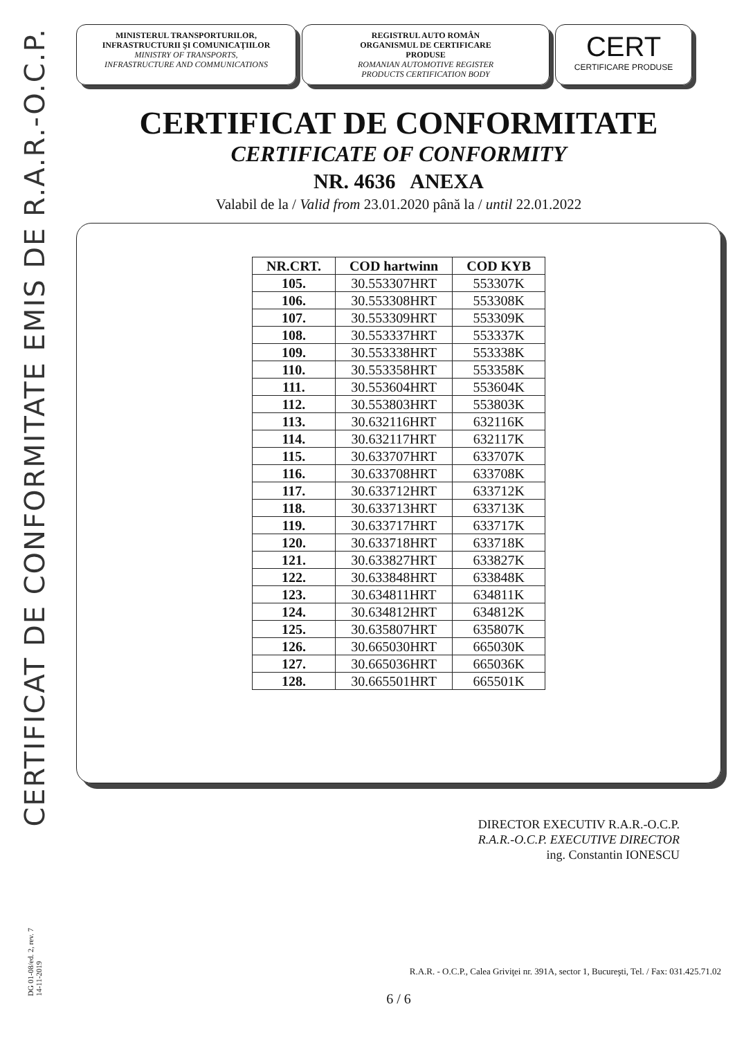CERTIFICAT DE CONFORMITATE EMIS DE R.A.R.-O.C.P.
DG 01-08/ed. 2, rev. 7
14-11-2019
MINISTERUL TRANSPORTURILOR,
INFRASTRUCTURII ŞI COMUNICAŢIILOR
MINISTRY OF TRANSPORTS,
INFRASTRUCTURE AND COMMUNICATIONS
REGISTRUL AUTO ROMÂN
ORGANISMUL DE CERTIFICARE
PRODUSE
ROMANIAN AUTOMOTIVE REGISTER
PRODUCTS CERTIFICATION BODY
CERT
CERTIFICARE PRODUSE
CERTIFICAT DE CONFORMITATE
CERTIFICATE OF CONFORMITY
NR. 4636 ANEXA
Valabil de la / Valid from 23.01.2020 până la / until 22.01.2022
| NR.CRT. | COD hartwinn | COD KYB |
| --- | --- | --- |
| 105. | 30.553307HRT | 553307K |
| 106. | 30.553308HRT | 553308K |
| 107. | 30.553309HRT | 553309K |
| 108. | 30.553337HRT | 553337K |
| 109. | 30.553338HRT | 553338K |
| 110. | 30.553358HRT | 553358K |
| 111. | 30.553604HRT | 553604K |
| 112. | 30.553803HRT | 553803K |
| 113. | 30.632116HRT | 632116K |
| 114. | 30.632117HRT | 632117K |
| 115. | 30.633707HRT | 633707K |
| 116. | 30.633708HRT | 633708K |
| 117. | 30.633712HRT | 633712K |
| 118. | 30.633713HRT | 633713K |
| 119. | 30.633717HRT | 633717K |
| 120. | 30.633718HRT | 633718K |
| 121. | 30.633827HRT | 633827K |
| 122. | 30.633848HRT | 633848K |
| 123. | 30.634811HRT | 634811K |
| 124. | 30.634812HRT | 634812K |
| 125. | 30.635807HRT | 635807K |
| 126. | 30.665030HRT | 665030K |
| 127. | 30.665036HRT | 665036K |
| 128. | 30.665501HRT | 665501K |
DIRECTOR EXECUTIV R.A.R.-O.C.P.
R.A.R.-O.C.P. EXECUTIVE DIRECTOR
ing. Constantin IONESCU
R.A.R. - O.C.P., Calea Griviţei nr. 391A, sector 1, Bucureşti, Tel. / Fax: 031.425.71.02
6 / 6